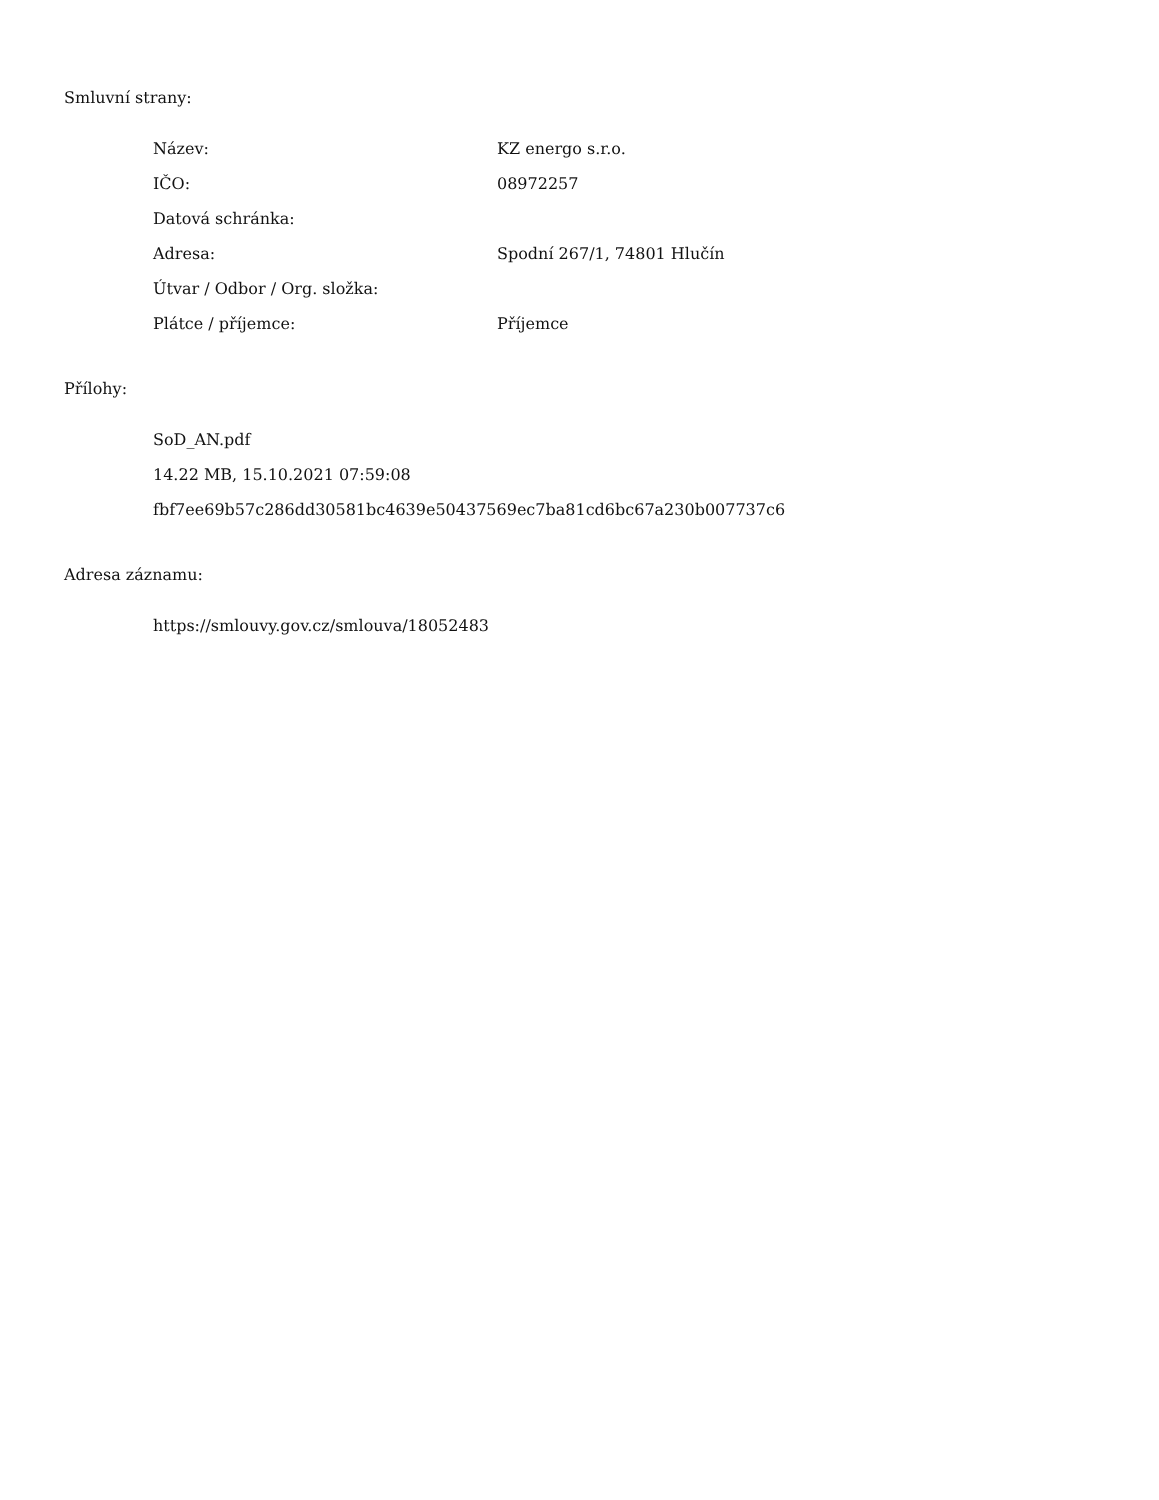Smluvní strany:
| Název: | KZ energo s.r.o. |
| IČO: | 08972257 |
| Datová schránka: | |
| Adresa: | Spodní 267/1, 74801 Hlučín |
| Útvar / Odbor / Org. složka: | |
| Plátce / příjemce: | Příjemce |
Přílohy:
SoD_AN.pdf
14.22 MB, 15.10.2021 07:59:08
fbf7ee69b57c286dd30581bc4639e50437569ec7ba81cd6bc67a230b007737c6
Adresa záznamu:
https://smlouvy.gov.cz/smlouva/18052483